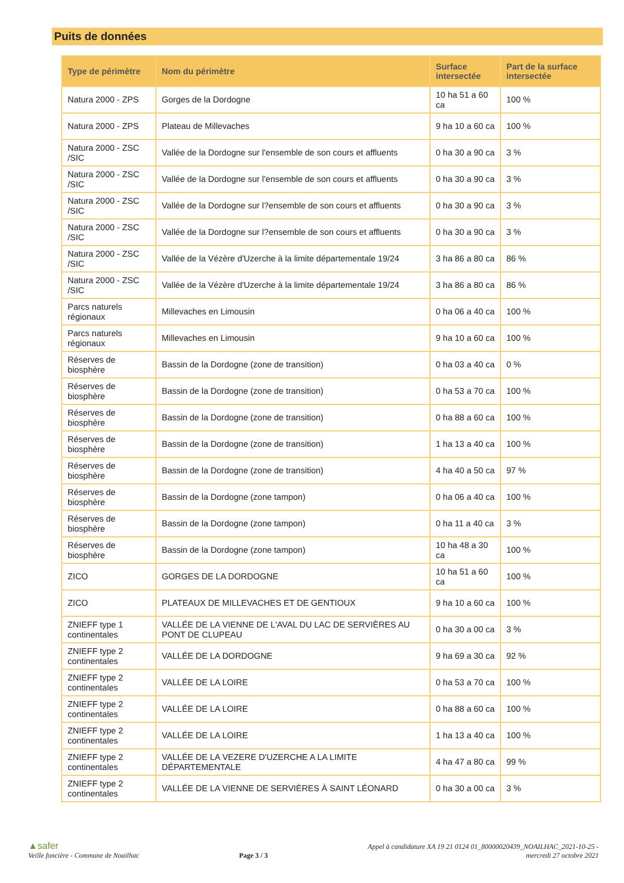Puits de données
| Type de périmètre | Nom du périmètre | Surface intersectée | Part de la surface intersectée |
| --- | --- | --- | --- |
| Natura 2000 - ZPS | Gorges de la Dordogne | 10 ha 51 a 60 ca | 100 % |
| Natura 2000 - ZPS | Plateau de Millevaches | 9 ha 10 a 60 ca | 100 % |
| Natura 2000 - ZSC /SIC | Vallée de la Dordogne sur l'ensemble de son cours et affluents | 0 ha 30 a 90 ca | 3 % |
| Natura 2000 - ZSC /SIC | Vallée de la Dordogne sur l'ensemble de son cours et affluents | 0 ha 30 a 90 ca | 3 % |
| Natura 2000 - ZSC /SIC | Vallée de la Dordogne sur l?ensemble de son cours et affluents | 0 ha 30 a 90 ca | 3 % |
| Natura 2000 - ZSC /SIC | Vallée de la Dordogne sur l?ensemble de son cours et affluents | 0 ha 30 a 90 ca | 3 % |
| Natura 2000 - ZSC /SIC | Vallée de la Vézère d'Uzerche à la limite départementale 19/24 | 3 ha 86 a 80 ca | 86 % |
| Natura 2000 - ZSC /SIC | Vallée de la Vézère d'Uzerche à la limite départementale 19/24 | 3 ha 86 a 80 ca | 86 % |
| Parcs naturels régionaux | Millevaches en Limousin | 0 ha 06 a 40 ca | 100 % |
| Parcs naturels régionaux | Millevaches en Limousin | 9 ha 10 a 60 ca | 100 % |
| Réserves de biosphère | Bassin de la Dordogne (zone de transition) | 0 ha 03 a 40 ca | 0 % |
| Réserves de biosphère | Bassin de la Dordogne (zone de transition) | 0 ha 53 a 70 ca | 100 % |
| Réserves de biosphère | Bassin de la Dordogne (zone de transition) | 0 ha 88 a 60 ca | 100 % |
| Réserves de biosphère | Bassin de la Dordogne (zone de transition) | 1 ha 13 a 40 ca | 100 % |
| Réserves de biosphère | Bassin de la Dordogne (zone de transition) | 4 ha 40 a 50 ca | 97 % |
| Réserves de biosphère | Bassin de la Dordogne (zone tampon) | 0 ha 06 a 40 ca | 100 % |
| Réserves de biosphère | Bassin de la Dordogne (zone tampon) | 0 ha 11 a 40 ca | 3 % |
| Réserves de biosphère | Bassin de la Dordogne (zone tampon) | 10 ha 48 a 30 ca | 100 % |
| ZICO | GORGES DE LA DORDOGNE | 10 ha 51 a 60 ca | 100 % |
| ZICO | PLATEAUX DE MILLEVACHES ET DE GENTIOUX | 9 ha 10 a 60 ca | 100 % |
| ZNIEFF type 1 continentales | VALLÉE DE LA VIENNE DE L'AVAL DU LAC DE SERVIÈRES AU PONT DE CLUPEAU | 0 ha 30 a 00 ca | 3 % |
| ZNIEFF type 2 continentales | VALLÉE DE LA DORDOGNE | 9 ha 69 a 30 ca | 92 % |
| ZNIEFF type 2 continentales | VALLÉE DE LA LOIRE | 0 ha 53 a 70 ca | 100 % |
| ZNIEFF type 2 continentales | VALLÉE DE LA LOIRE | 0 ha 88 a 60 ca | 100 % |
| ZNIEFF type 2 continentales | VALLÉE DE LA LOIRE | 1 ha 13 a 40 ca | 100 % |
| ZNIEFF type 2 continentales | VALLÉE DE LA VEZERE D'UZERCHE A LA LIMITE DÉPARTEMENTALE | 4 ha 47 a 80 ca | 99 % |
| ZNIEFF type 2 continentales | VALLÉE DE LA VIENNE DE SERVIÈRES À SAINT LÉONARD | 0 ha 30 a 00 ca | 3 % |
▲safer
Veille foncière - Commune de Noailhac
Page 3 / 3
Appel à candidature XA 19 21 0124 01_80000020439_NOAILHAC_2021-10-25 -
mercredi 27 octobre 2021